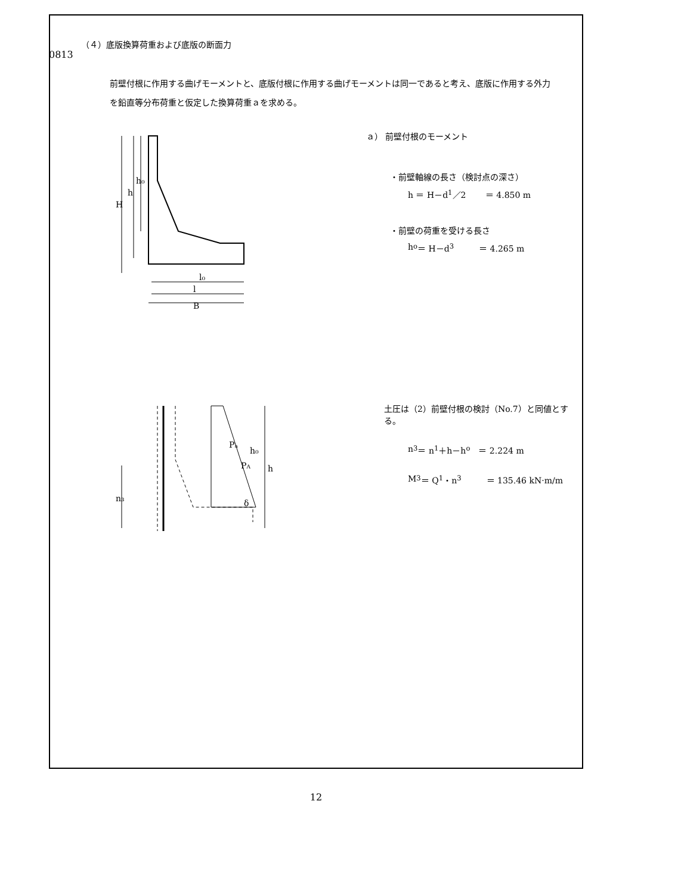0813
（４）底版換算荷重および底版の断面力
前壁付根に作用する曲げモーメントと、底版付根に作用する曲げモーメントは同一であると考え、底版に作用する外力を鉛直等分布荷重と仮定した換算荷重ａを求める。
H
h
h₀
l₀
l
B
ａ） 前壁付根のモーメント
・前壁軸線の長さ（検討点の深さ）
h ＝ H－d<sub>1</sub>／2 　　＝ 4.850 m
・前壁の荷重を受ける長さ
h<sub>o</sub> ＝ H－d<sub>3</sub> 　　　＝ 4.265 m
Pₐ
PA
δ
h₀
h
n₃
土圧は（2）前壁付根の検討（No.7）と同値とする。
n<sub>3</sub> ＝ n<sub>1</sub>＋h－h<sub>o</sub> 　＝ 2.224 m
M<sub>3</sub> ＝ Q<sub>1</sub>・n<sub>3</sub> 　　　＝ 135.46 kN·m/m
12